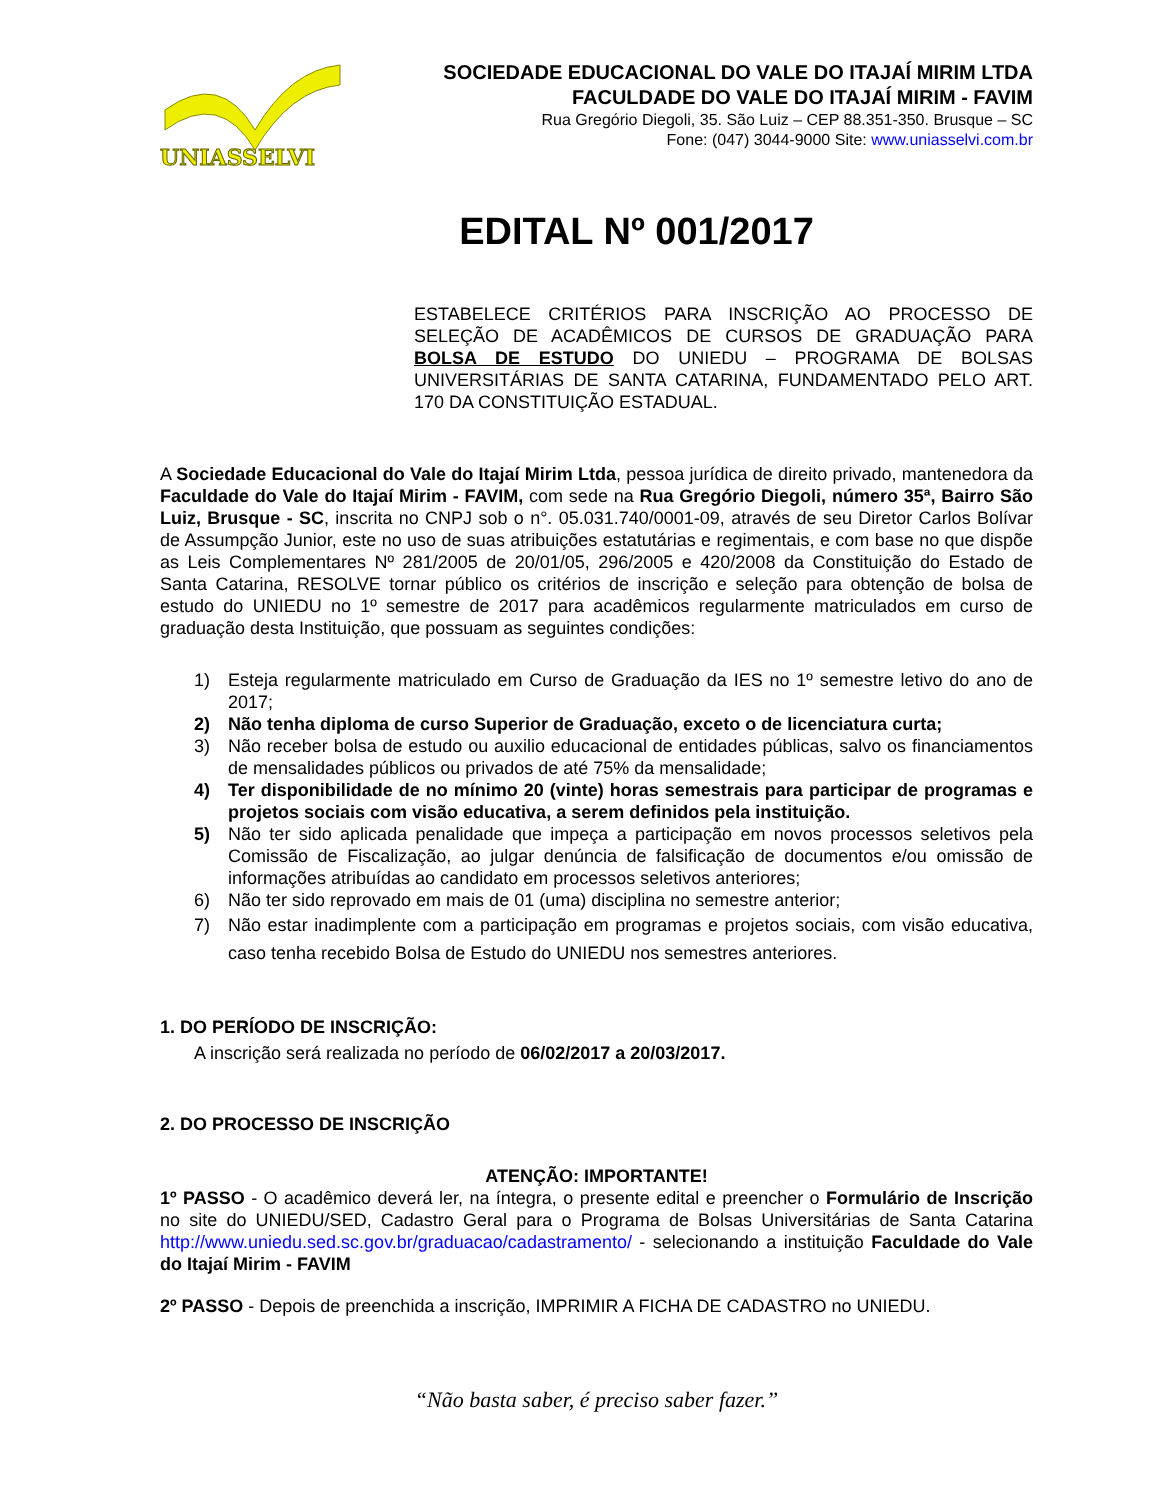UNIASSELVI
SOCIEDADE EDUCACIONAL DO VALE DO ITAJAÍ MIRIM LTDA
FACULDADE DO VALE DO ITAJAÍ MIRIM - FAVIM
Rua Gregório Diegoli, 35. São Luiz – CEP 88.351-350. Brusque – SC
Fone: (047) 3044-9000 Site: www.uniasselvi.com.br
EDITAL Nº 001/2017
ESTABELECE CRITÉRIOS PARA INSCRIÇÃO AO PROCESSO DE SELEÇÃO DE ACADÊMICOS DE CURSOS DE GRADUAÇÃO PARA BOLSA DE ESTUDO DO UNIEDU – PROGRAMA DE BOLSAS UNIVERSITÁRIAS DE SANTA CATARINA, FUNDAMENTADO PELO ART. 170 DA CONSTITUIÇÃO ESTADUAL.
A Sociedade Educacional do Vale do Itajaí Mirim Ltda, pessoa jurídica de direito privado, mantenedora da Faculdade do Vale do Itajaí Mirim - FAVIM, com sede na Rua Gregório Diegoli, número 35ª, Bairro São Luiz, Brusque - SC, inscrita no CNPJ sob o n°. 05.031.740/0001-09, através de seu Diretor Carlos Bolívar de Assumpção Junior, este no uso de suas atribuições estatutárias e regimentais, e com base no que dispõe as Leis Complementares Nº 281/2005 de 20/01/05, 296/2005 e 420/2008 da Constituição do Estado de Santa Catarina, RESOLVE tornar público os critérios de inscrição e seleção para obtenção de bolsa de estudo do UNIEDU no 1º semestre de 2017 para acadêmicos regularmente matriculados em curso de graduação desta Instituição, que possuam as seguintes condições:
1) Esteja regularmente matriculado em Curso de Graduação da IES no 1º semestre letivo do ano de 2017;
2) Não tenha diploma de curso Superior de Graduação, exceto o de licenciatura curta;
3) Não receber bolsa de estudo ou auxilio educacional de entidades públicas, salvo os financiamentos de mensalidades públicos ou privados de até 75% da mensalidade;
4) Ter disponibilidade de no mínimo 20 (vinte) horas semestrais para participar de programas e projetos sociais com visão educativa, a serem definidos pela instituição.
5) Não ter sido aplicada penalidade que impeça a participação em novos processos seletivos pela Comissão de Fiscalização, ao julgar denúncia de falsificação de documentos e/ou omissão de informações atribuídas ao candidato em processos seletivos anteriores;
6) Não ter sido reprovado em mais de 01 (uma) disciplina no semestre anterior;
7) Não estar inadimplente com a participação em programas e projetos sociais, com visão educativa, caso tenha recebido Bolsa de Estudo do UNIEDU nos semestres anteriores.
1. DO PERÍODO DE INSCRIÇÃO:
A inscrição será realizada no período de 06/02/2017 a 20/03/2017.
2. DO PROCESSO DE INSCRIÇÃO
ATENÇÃO: IMPORTANTE!
1º PASSO - O acadêmico deverá ler, na íntegra, o presente edital e preencher o Formulário de Inscrição no site do UNIEDU/SED, Cadastro Geral para o Programa de Bolsas Universitárias de Santa Catarina http://www.uniedu.sed.sc.gov.br/graduacao/cadastramento/ - selecionando a instituição Faculdade do Vale do Itajaí Mirim - FAVIM
2º PASSO - Depois de preenchida a inscrição, IMPRIMIR A FICHA DE CADASTRO no UNIEDU.
“Não basta saber, é preciso saber fazer.”